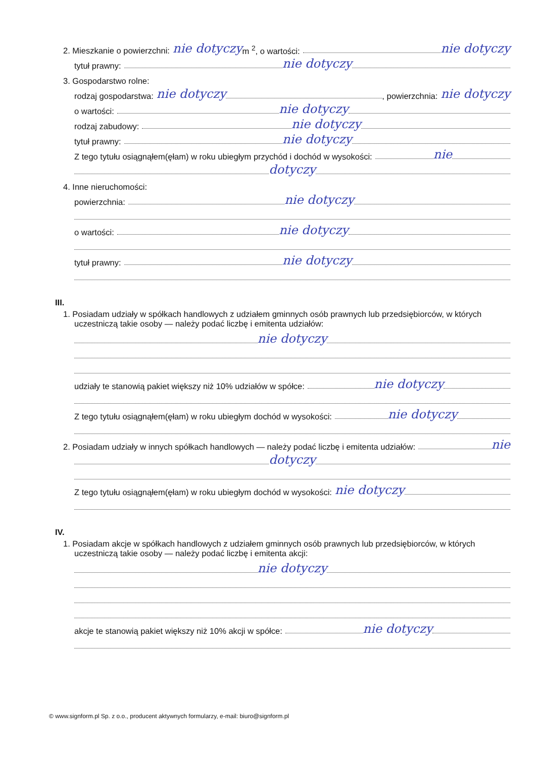2. Mieszkanie o powierzchni: nie dotyczy m <sup>2</sup>, o wartości: nie dotyczy
tytuł prawny: nie dotyczy
3. Gospodarstwo rolne:
rodzaj gospodarstwa: nie dotyczy , powierzchnia: nie dotyczy
o wartości: nie dotyczy
rodzaj zabudowy: nie dotyczy
tytuł prawny: nie dotyczy
Z tego tytułu osiągnąłem(ęłam) w roku ubiegłym przychód i dochód w wysokości: nie
dotyczy
4. Inne nieruchomości:
powierzchnia: nie dotyczy
o wartości: nie dotyczy
tytuł prawny: nie dotyczy
III.
1. Posiadam udziały w spółkach handlowych z udziałem gminnych osób prawnych lub przedsiębiorców, w których uczestniczą takie osoby — należy podać liczbę i emitenta udziałów:
nie dotyczy
udziały te stanowią pakiet większy niż 10% udziałów w spółce: nie dotyczy
Z tego tytułu osiągnąłem(ęłam) w roku ubiegłym dochód w wysokości: nie dotyczy
2. Posiadam udziały w innych spółkach handlowych — należy podać liczbę i emitenta udziałów: nie
dotyczy
Z tego tytułu osiągnąłem(ęłam) w roku ubiegłym dochód w wysokości: nie dotyczy
IV.
1. Posiadam akcje w spółkach handlowych z udziałem gminnych osób prawnych lub przedsiębiorców, w których uczestniczą takie osoby — należy podać liczbę i emitenta akcji:
nie dotyczy
akcje te stanowią pakiet większy niż 10% akcji w spółce: nie dotyczy
© www.signform.pl Sp. z o.o., producent aktywnych formularzy, e-mail: biuro@signform.pl